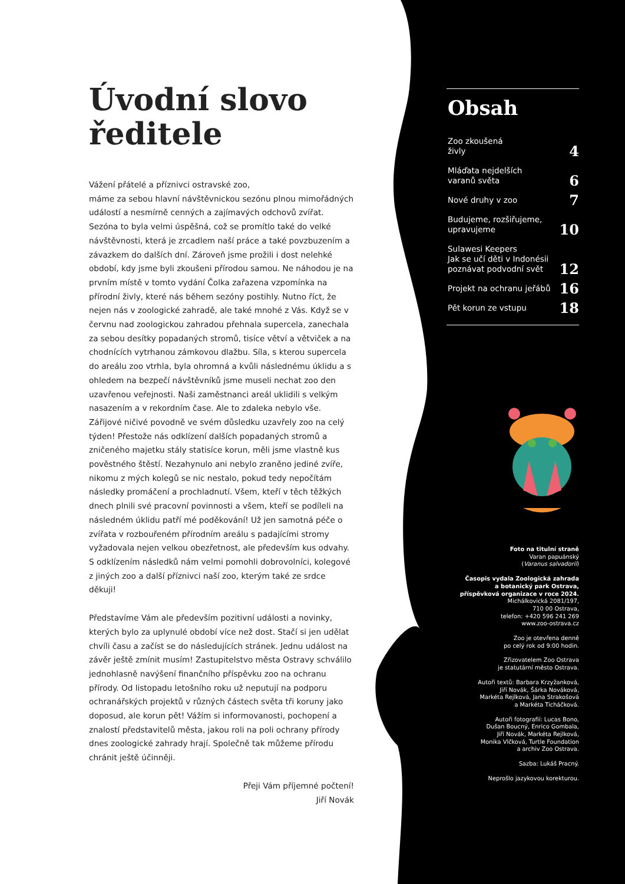Úvodní slovo ředitele
Vážení přátelé a příznivci ostravské zoo,
máme za sebou hlavní návštěvnickou sezónu plnou mimořádných událostí a nesmírně cenných a zajímavých odchovů zvířat. Sezóna to byla velmi úspěšná, což se promítlo také do velké návštěvnosti, která je zrcadlem naší práce a také povzbuzením a závazkem do dalších dní. Zároveň jsme prožili i dost nelehké období, kdy jsme byli zkoušeni přírodou samou. Ne náhodou je na prvním místě v tomto vydání Čolka zařazena vzpomínka na přírodní živly, které nás během sezóny postihly. Nutno říct, že nejen nás v zoologické zahradě, ale také mnohé z Vás. Když se v červnu nad zoologickou zahradou přehnala supercela, zanechala za sebou desítky popadaných stromů, tisíce větví a větviček a na chodnících vytrhanou zámkovou dlažbu. Síla, s kterou supercela do areálu zoo vtrhla, byla ohromná a kvůli následnému úklidu a s ohledem na bezpečí návštěvníků jsme museli nechat zoo den uzavřenou veřejnosti. Naši zaměstnanci areál uklidili s velkým nasazením a v rekordním čase. Ale to zdaleka nebylo vše. Zářijové ničivé povodně ve svém důsledku uzavřely zoo na celý týden! Přestože nás odklízení dalších popadaných stromů a zničeného majetku stály statisíce korun, měli jsme vlastně kus pověstného štěstí. Nezahynulo ani nebylo zraněno jediné zvíře, nikomu z mých kolegů se nic nestalo, pokud tedy nepočítám následky promáčení a prochladnutí. Všem, kteří v těch těžkých dnech plnili své pracovní povinnosti a všem, kteří se podíleli na následném úklidu patří mé poděkování! Už jen samotná péče o zvířata v rozbouřeném přírodním areálu s padajícími stromy vyžadovala nejen velkou obezřetnost, ale především kus odvahy. S odklízením následků nám velmi pomohli dobrovolníci, kolegové z jiných zoo a další příznivci naší zoo, kterým také ze srdce děkuji!
Představíme Vám ale především pozitivní události a novinky, kterých bylo za uplynulé období více než dost. Stačí si jen udělat chvíli času a začíst se do následujících stránek. Jednu událost na závěr ještě zmínit musím! Zastupitelstvo města Ostravy schválilo jednohlasně navýšení finančního příspěvku zoo na ochranu přírody. Od listopadu letošního roku už neputují na podporu ochranářských projektů v různých částech světa tři koruny jako doposud, ale korun pět! Vážím si informovanosti, pochopení a znalostí představitelů města, jakou roli na poli ochrany přírody dnes zoologické zahrady hrají. Společně tak můžeme přírodu chránit ještě účinněji.
Přeji Vám příjemné počtení!
Jiří Novák
Obsah
Zoo zkoušená
živly 4
Mláďata nejdelších
varanů světa 6
Nové druhy v zoo 7
Budujeme, rozšiřujeme,
upravujeme 10
Sulawesi Keepers
Jak se učí děti v Indonésii
poznávat podvodní svět 12
Projekt na ochranu jeřábů 16
Pět korun ze vstupu 18
Foto na titulní straně
Varan papuánský
(Varanus salvadorii)
Časopis vydala Zoologická zahrada
a botanický park Ostrava,
příspěvková organizace v roce 2024.
Michálkovická 2081/197,
710 00 Ostrava,
telefon: +420 596 241 269
www.zoo-ostrava.cz
Zoo je otevřena denně
po celý rok od 9:00 hodin.
Zřizovatelem Zoo Ostrava
je statutární město Ostrava.
Autoři textů: Barbara Krzyžanková,
Jiří Novák, Šárka Nováková,
Markéta Rejlková, Jana Strakošová
a Markéta Ticháčková.
Autoři fotografií: Lucas Bono,
Dušan Boucný, Enrico Gombala,
Jiří Novák, Markéta Rejlková,
Monika Vlčková, Turtle Foundation
a archiv Zoo Ostrava.
Sazba: Lukáš Pracný.
Neprošlo jazykovou korekturou.